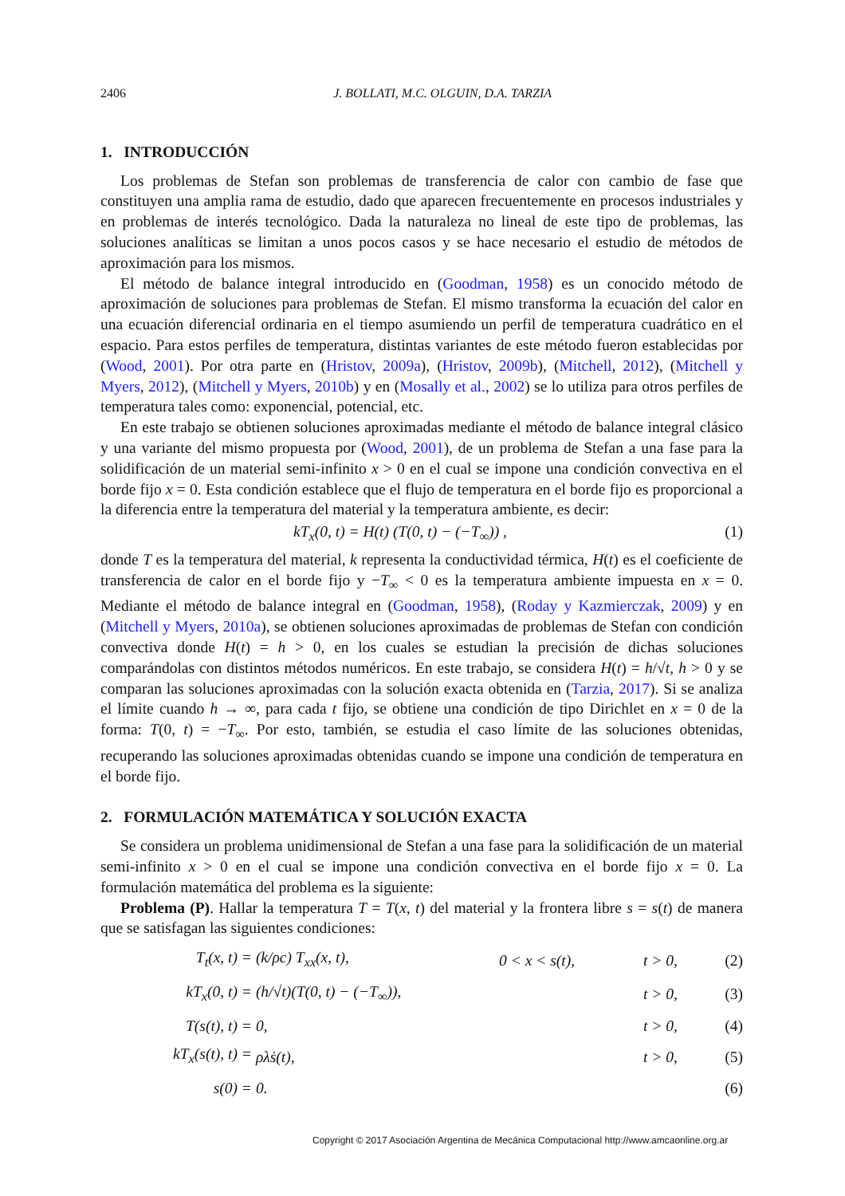2406 J. BOLLATI, M.C. OLGUIN, D.A. TARZIA
1. INTRODUCCIÓN
Los problemas de Stefan son problemas de transferencia de calor con cambio de fase que constituyen una amplia rama de estudio, dado que aparecen frecuentemente en procesos industriales y en problemas de interés tecnológico. Dada la naturaleza no lineal de este tipo de problemas, las soluciones analíticas se limitan a unos pocos casos y se hace necesario el estudio de métodos de aproximación para los mismos.
El método de balance integral introducido en (Goodman, 1958) es un conocido método de aproximación de soluciones para problemas de Stefan. El mismo transforma la ecuación del calor en una ecuación diferencial ordinaria en el tiempo asumiendo un perfil de temperatura cuadrático en el espacio. Para estos perfiles de temperatura, distintas variantes de este método fueron establecidas por (Wood, 2001). Por otra parte en (Hristov, 2009a), (Hristov, 2009b), (Mitchell, 2012), (Mitchell y Myers, 2012), (Mitchell y Myers, 2010b) y en (Mosally et al., 2002) se lo utiliza para otros perfiles de temperatura tales como: exponencial, potencial, etc.
En este trabajo se obtienen soluciones aproximadas mediante el método de balance integral clásico y una variante del mismo propuesta por (Wood, 2001), de un problema de Stefan a una fase para la solidificación de un material semi-infinito x > 0 en el cual se impone una condición convectiva en el borde fijo x = 0. Esta condición establece que el flujo de temperatura en el borde fijo es proporcional a la diferencia entre la temperatura del material y la temperatura ambiente, es decir:
kT<sub>x</sub>(0, t) = H(t) (T(0, t) − (−T<sub>∞</sub>)) , (1)
donde T es la temperatura del material, k representa la conductividad térmica, H(t) es el coeficiente de transferencia de calor en el borde fijo y −T<sub>∞</sub> < 0 es la temperatura ambiente impuesta en x = 0. Mediante el método de balance integral en (Goodman, 1958), (Roday y Kazmierczak, 2009) y en (Mitchell y Myers, 2010a), se obtienen soluciones aproximadas de problemas de Stefan con condición convectiva donde H(t) = h > 0, en los cuales se estudian la precisión de dichas soluciones comparándolas con distintos métodos numéricos. En este trabajo, se considera H(t) = h/√t, h > 0 y se comparan las soluciones aproximadas con la solución exacta obtenida en (Tarzia, 2017). Si se analiza el límite cuando h → ∞, para cada t fijo, se obtiene una condición de tipo Dirichlet en x = 0 de la forma: T(0, t) = −T<sub>∞</sub>. Por esto, también, se estudia el caso límite de las soluciones obtenidas, recuperando las soluciones aproximadas obtenidas cuando se impone una condición de temperatura en el borde fijo.
2. FORMULACIÓN MATEMÁTICA Y SOLUCIÓN EXACTA
Se considera un problema unidimensional de Stefan a una fase para la solidificación de un material semi-infinito x > 0 en el cual se impone una condición convectiva en el borde fijo x = 0. La formulación matemática del problema es la siguiente:
Problema (P). Hallar la temperatura T = T(x, t) del material y la frontera libre s = s(t) de manera que se satisfagan las siguientes condiciones:
| T<sub>t</sub>(x, t) = | (k/ρc) T<sub>xx</sub>(x, t), | 0 < x < s(t), | t > 0, | (2) |
| kT<sub>x</sub>(0, t) = | (h/√t)(T(0, t) − (−T<sub>∞</sub>)), | | t > 0, | (3) |
| T(s(t), t) = | 0, | | t > 0, | (4) |
| kT<sub>x</sub>(s(t), t) = | ρλṡ(t), | | t > 0, | (5) |
| s(0) = | 0. | | | (6) |
Copyright © 2017 Asociación Argentina de Mecánica Computacional http://www.amcaonline.org.ar